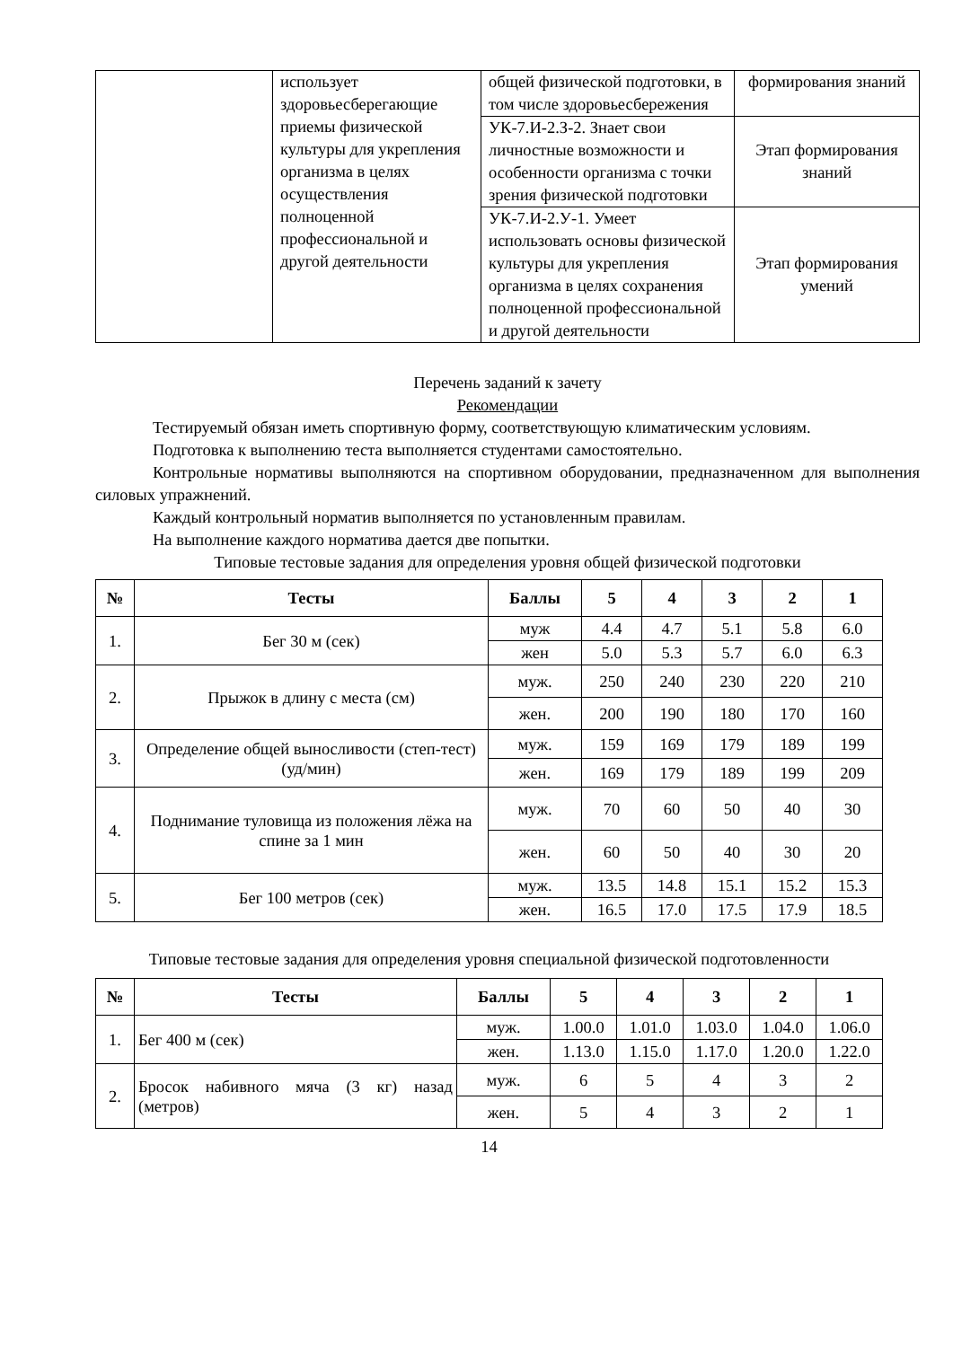| | использует здоровьесберегающие приемы физической культуры для укрепления организма в целях осуществления полноценной профессиональной и другой деятельности | общей физической подготовки, в том числе здоровьесбережения | формирования знаний |
| | | УК-7.И-2.З-2. Знает свои личностные возможности и особенности организма с точки зрения физической подготовки | Этап формирования знаний |
| | | УК-7.И-2.У-1. Умеет использовать основы физической культуры для укрепления организма в целях сохранения полноценной профессиональной и другой деятельности | Этап формирования умений |
Перечень заданий к зачету
Рекомендации
Тестируемый обязан иметь спортивную форму, соответствующую климатическим условиям.
Подготовка к выполнению теста выполняется студентами самостоятельно.
Контрольные нормативы выполняются на спортивном оборудовании, предназначенном для выполнения силовых упражнений.
Каждый контрольный норматив выполняется по установленным правилам.
На выполнение каждого норматива дается две попытки.
Типовые тестовые задания для определения уровня общей физической подготовки
| № | Тесты | Баллы | 5 | 4 | 3 | 2 | 1 |
| --- | --- | --- | --- | --- | --- | --- | --- |
| 1. | Бег 30 м (сек) | муж | 4.4 | 4.7 | 5.1 | 5.8 | 6.0 |
| | | жен | 5.0 | 5.3 | 5.7 | 6.0 | 6.3 |
| 2. | Прыжок в длину с места (см) | муж. | 250 | 240 | 230 | 220 | 210 |
| | | жен. | 200 | 190 | 180 | 170 | 160 |
| 3. | Определение общей выносливости (степ-тест) (уд/мин) | муж. | 159 | 169 | 179 | 189 | 199 |
| | | жен. | 169 | 179 | 189 | 199 | 209 |
| 4. | Поднимание туловища из положения лёжа на спине за 1 мин | муж. | 70 | 60 | 50 | 40 | 30 |
| | | жен. | 60 | 50 | 40 | 30 | 20 |
| 5. | Бег 100 метров (сек) | муж. | 13.5 | 14.8 | 15.1 | 15.2 | 15.3 |
| | | жен. | 16.5 | 17.0 | 17.5 | 17.9 | 18.5 |
Типовые тестовые задания для определения уровня специальной физической подготовленности
| № | Тесты | Баллы | 5 | 4 | 3 | 2 | 1 |
| --- | --- | --- | --- | --- | --- | --- | --- |
| 1. | Бег 400 м (сек) | муж. | 1.00.0 | 1.01.0 | 1.03.0 | 1.04.0 | 1.06.0 |
| | | жен. | 1.13.0 | 1.15.0 | 1.17.0 | 1.20.0 | 1.22.0 |
| 2. | Бросок набивного мяча (3 кг) назад (метров) | муж. | 6 | 5 | 4 | 3 | 2 |
| | | жен. | 5 | 4 | 3 | 2 | 1 |
14